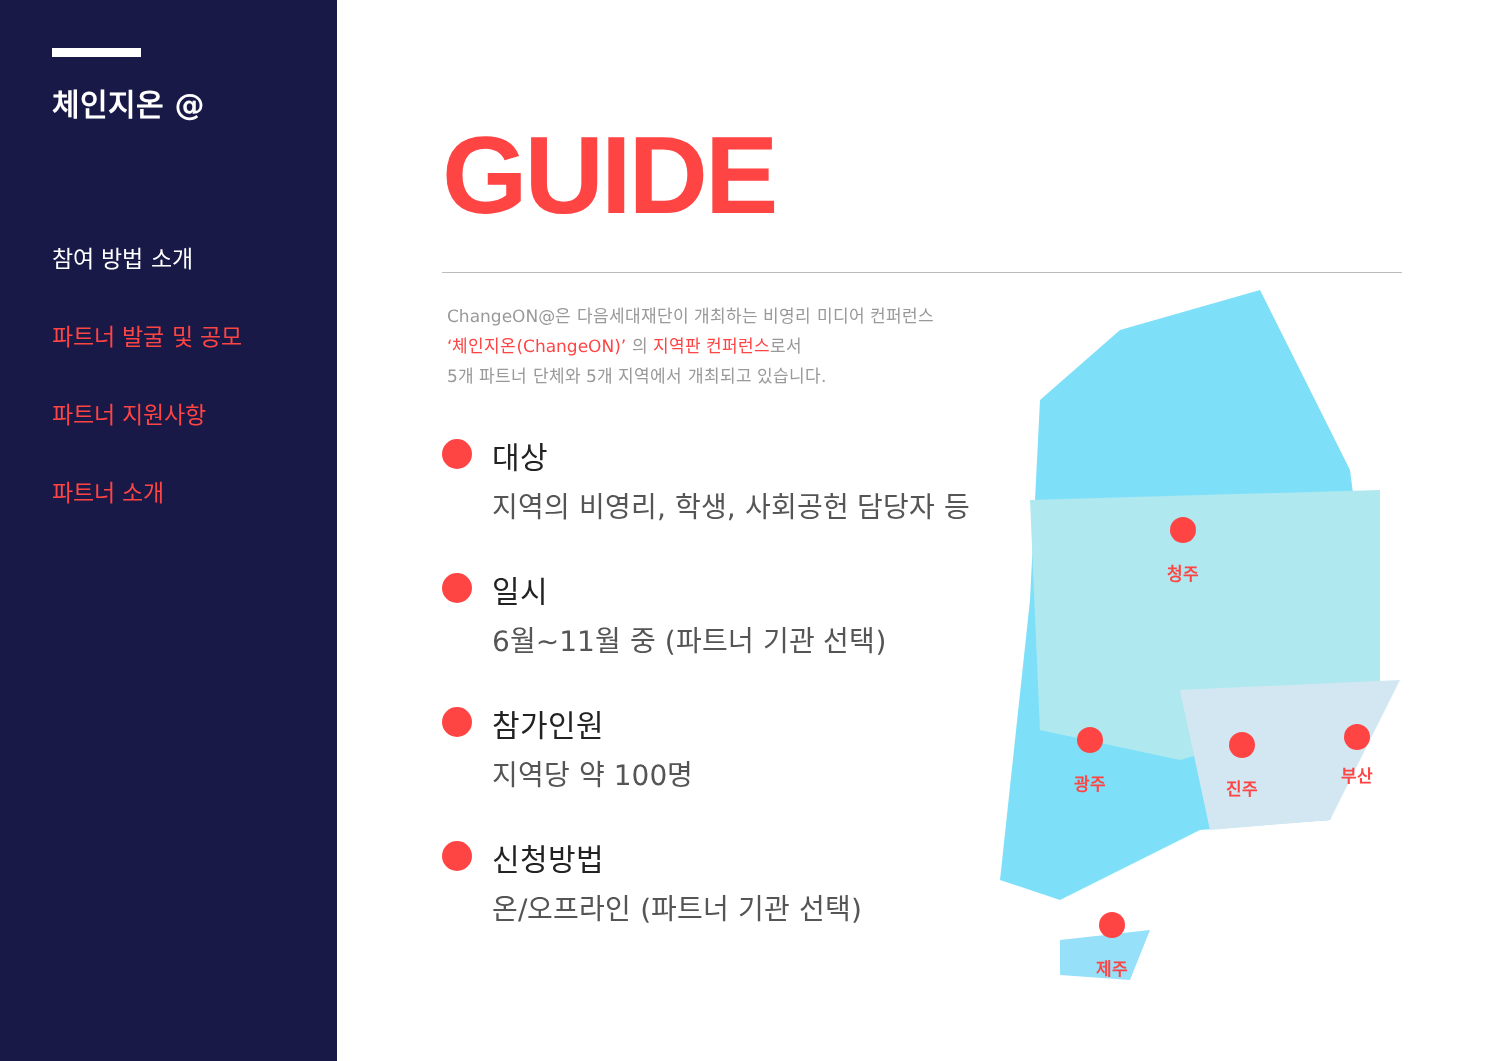체인지온 @
참여 방법 소개
파트너 발굴 및 공모
파트너 지원사항
파트너 소개
GUIDE
ChangeON@은 다음세대재단이 개최하는 비영리 미디어 컨퍼런스
‘체인지온(ChangeON)’ 의 지역판 컨퍼런스로서
5개 파트너 단체와 5개 지역에서 개최되고 있습니다.
대상
지역의 비영리, 학생, 사회공헌 담당자 등
일시
6월~11월 중 (파트너 기관 선택)
참가인원
지역당 약 100명
신청방법
온/오프라인 (파트너 기관 선택)
청주
광주
진주
부산
제주